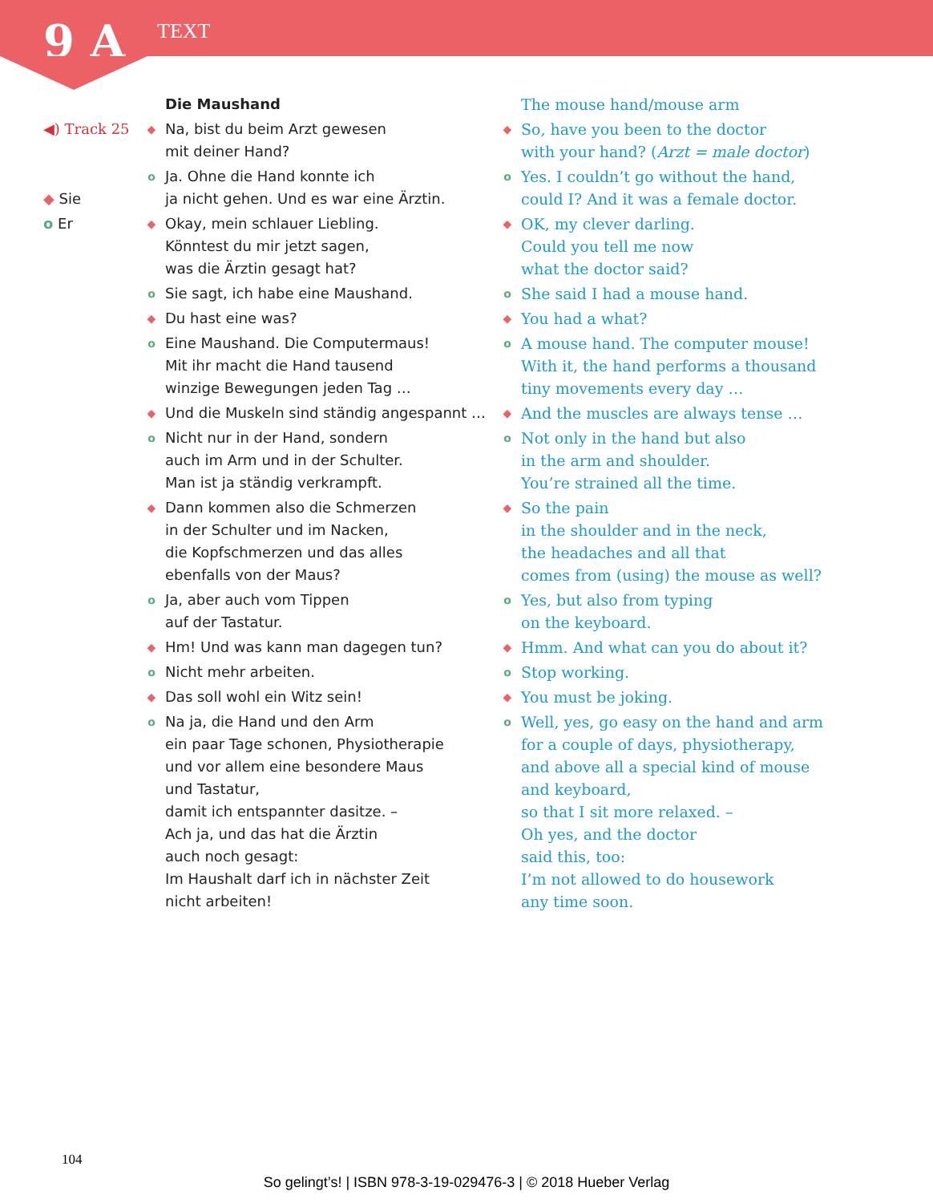9 A TEXT
| | | Die Maushand | | The mouse hand/mouse arm |
| ◀) Track 25 | ◆ | Na, bist du beim Arzt gewesen mit deiner Hand? | ◆ | So, have you been to the doctor with your hand? ( Arzt = male doctor ) |
| ◆ Sie | o | Ja. Ohne die Hand konnte ich ja nicht gehen. Und es war eine Ärztin. | o | Yes. I couldn’t go without the hand, could I? And it was a female doctor. |
| o Er | ◆ | Okay, mein schlauer Liebling. Könntest du mir jetzt sagen, was die Ärztin gesagt hat? | ◆ | OK, my clever darling. Could you tell me now what the doctor said? |
| | o | Sie sagt, ich habe eine Maushand. | o | She said I had a mouse hand. |
| | ◆ | Du hast eine was? | ◆ | You had a what? |
| | o | Eine Maushand. Die Computermaus! Mit ihr macht die Hand tausend winzige Bewegungen jeden Tag … | o | A mouse hand. The computer mouse! With it, the hand performs a thousand tiny movements every day … |
| | ◆ | Und die Muskeln sind ständig angespannt … | ◆ | And the muscles are always tense … |
| | o | Nicht nur in der Hand, sondern auch im Arm und in der Schulter. Man ist ja ständig verkrampft. | o | Not only in the hand but also in the arm and shoulder. You’re strained all the time. |
| | ◆ | Dann kommen also die Schmerzen in der Schulter und im Nacken, die Kopfschmerzen und das alles ebenfalls von der Maus? | ◆ | So the pain in the shoulder and in the neck, the headaches and all that comes from (using) the mouse as well? |
| | o | Ja, aber auch vom Tippen auf der Tastatur. | o | Yes, but also from typing on the keyboard. |
| | ◆ | Hm! Und was kann man dagegen tun? | ◆ | Hmm. And what can you do about it? |
| | o | Nicht mehr arbeiten. | o | Stop working. |
| | ◆ | Das soll wohl ein Witz sein! | ◆ | You must be joking. |
| | o | Na ja, die Hand und den Arm ein paar Tage schonen, Physiotherapie und vor allem eine besondere Maus und Tastatur, damit ich entspannter dasitze. – Ach ja, und das hat die Ärztin auch noch gesagt: Im Haushalt darf ich in nächster Zeit nicht arbeiten! | o | Well, yes, go easy on the hand and arm for a couple of days, physiotherapy, and above all a special kind of mouse and keyboard, so that I sit more relaxed. – Oh yes, and the doctor said this, too: I’m not allowed to do housework any time soon. |
104
So gelingt’s! | ISBN 978-3-19-029476-3 | © 2018 Hueber Verlag